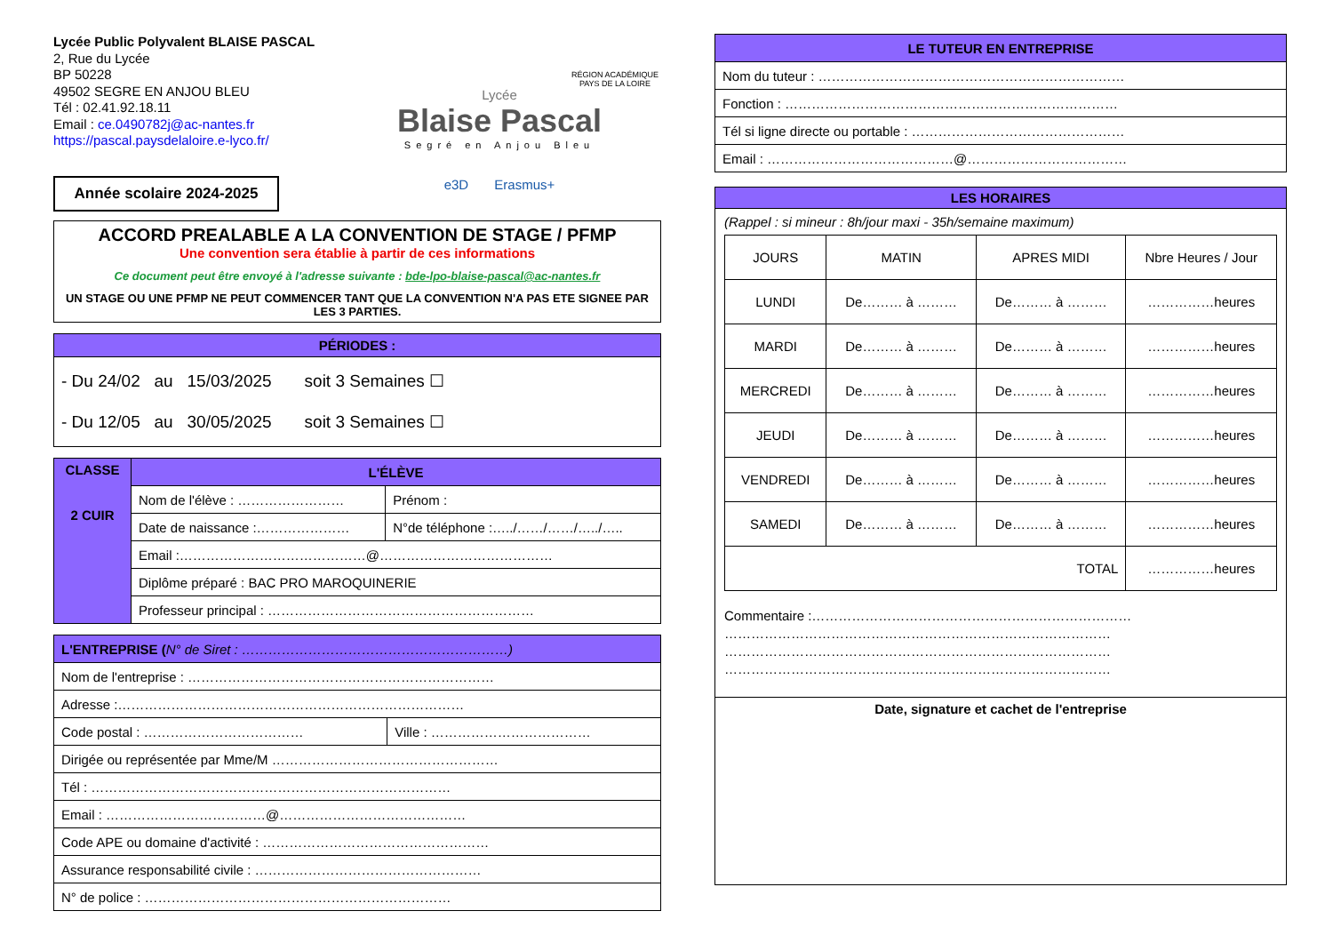Lycée Public Polyvalent BLAISE PASCAL
2, Rue du Lycée
BP 50228
49502 SEGRE EN ANJOU BLEU
Tél : 02.41.92.18.11
Email : ce.0490782j@ac-nantes.fr
https://pascal.paysdelaloire.e-lyco.fr/
Lycée
Blaise Pascal
Segré en Anjou Bleu
RÉGION ACADÉMIQUE PAYS DE LA LOIRE
e3D Erasmus+
Année scolaire 2024-2025
ACCORD PREALABLE A LA CONVENTION DE STAGE / PFMP
Une convention sera établie à partir de ces informations
Ce document peut être envoyé à l'adresse suivante : bde-lpo-blaise-pascal@ac-nantes.fr
UN STAGE OU UNE PFMP NE PEUT COMMENCER TANT QUE LA CONVENTION N'A PAS ETE SIGNEE PAR LES 3 PARTIES.
| PÉRIODES : |
| - Du 24/02 au 15/03/2025 soit 3 Semaines ☐ - Du 12/05 au 30/05/2025 soit 3 Semaines ☐ |
| CLASSE 2 CUIR | L'ÉLÈVE | |
| | Nom de l'élève : …………………… | Prénom : |
| | Date de naissance :………………… | N°de téléphone :…../……/……/…../….. |
| | Email :……………………………………@………………………………… | |
| | Diplôme préparé : BAC PRO MAROQUINERIE | |
| | Professeur principal : …………………………………………………… | |
| L'ENTREPRISE ( N° de Siret : ……………………………………………………) | |
| Nom de l'entreprise : …………………………………………………………… | |
| Adresse :…………………………………………………………………… | |
| Code postal : ……………………………… | Ville : ……………………………… |
| Dirigée ou représentée par Mme/M …………………………………………… | |
| Tél : ……………………………………………………………………… | |
| Email : ………………………………@…………………………………… | |
| Code APE ou domaine d'activité : …………………………………………… | |
| Assurance responsabilité civile : …………………………………………… | |
| N° de police : …………………………………………………………… | |
| LE TUTEUR EN ENTREPRISE |
| Nom du tuteur : …………………………………………………………… |
| Fonction : ………………………………………………………………… |
| Tél si ligne directe ou portable : ………………………………………… |
| Email : ……………………………………@……………………………… |
LES HORAIRES
(Rappel : si mineur : 8h/jour maxi - 35h/semaine maximum)
| JOURS | MATIN | APRES MIDI | Nbre Heures / Jour |
| LUNDI | De……… à ……… | De……… à ……… | ……………heures |
| MARDI | De……… à ……… | De……… à ……… | ……………heures |
| MERCREDI | De……… à ……… | De……… à ……… | ……………heures |
| JEUDI | De……… à ……… | De……… à ……… | ……………heures |
| VENDREDI | De……… à ……… | De……… à ……… | ……………heures |
| SAMEDI | De……… à ……… | De……… à ……… | ……………heures |
| TOTAL | | | ……………heures |
Commentaire :………………………………………………………………
……………………………………………………………………………
……………………………………………………………………………
……………………………………………………………………………
Date, signature et cachet de l'entreprise